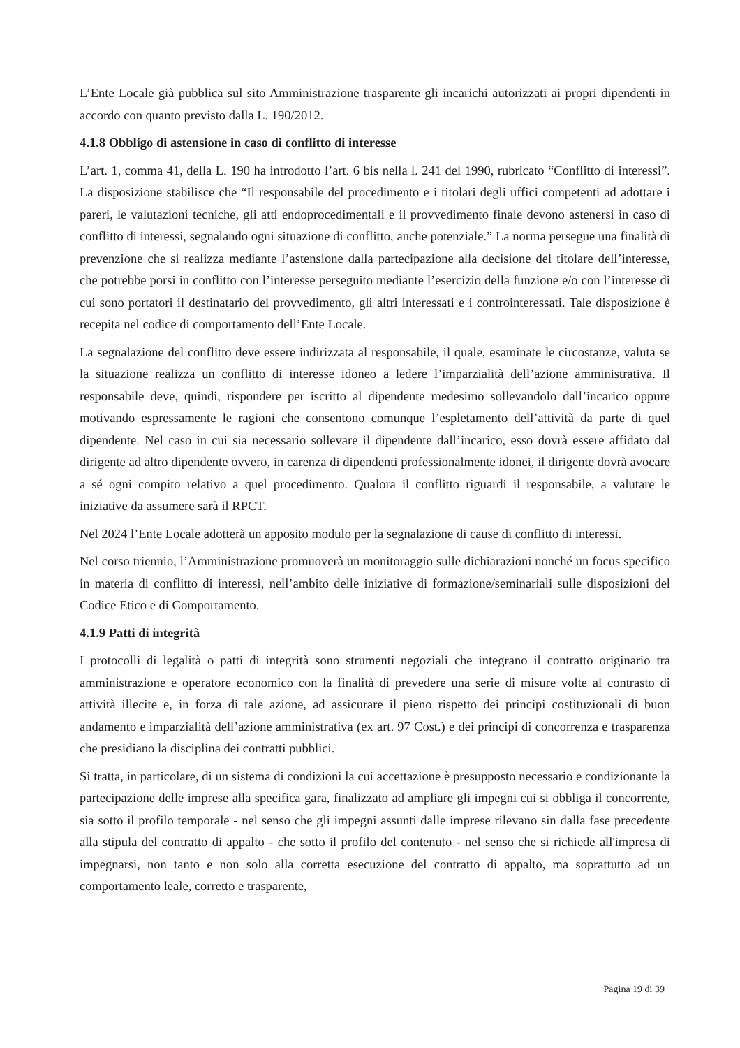L’Ente Locale già pubblica sul sito Amministrazione trasparente gli incarichi autorizzati ai propri dipendenti in accordo con quanto previsto dalla L. 190/2012.
4.1.8 Obbligo di astensione in caso di conflitto di interesse
L’art. 1, comma 41, della L. 190 ha introdotto l’art. 6 bis nella l. 241 del 1990, rubricato “Conflitto di interessi”. La disposizione stabilisce che “Il responsabile del procedimento e i titolari degli uffici competenti ad adottare i pareri, le valutazioni tecniche, gli atti endoprocedimentali e il provvedimento finale devono astenersi in caso di conflitto di interessi, segnalando ogni situazione di conflitto, anche potenziale.” La norma persegue una finalità di prevenzione che si realizza mediante l’astensione dalla partecipazione alla decisione del titolare dell’interesse, che potrebbe porsi in conflitto con l’interesse perseguito mediante l’esercizio della funzione e/o con l’interesse di cui sono portatori il destinatario del provvedimento, gli altri interessati e i controinteressati. Tale disposizione è recepita nel codice di comportamento dell’Ente Locale.
La segnalazione del conflitto deve essere indirizzata al responsabile, il quale, esaminate le circostanze, valuta se la situazione realizza un conflitto di interesse idoneo a ledere l’imparzialità dell’azione amministrativa. Il responsabile deve, quindi, rispondere per iscritto al dipendente medesimo sollevandolo dall’incarico oppure motivando espressamente le ragioni che consentono comunque l’espletamento dell’attività da parte di quel dipendente. Nel caso in cui sia necessario sollevare il dipendente dall’incarico, esso dovrà essere affidato dal dirigente ad altro dipendente ovvero, in carenza di dipendenti professionalmente idonei, il dirigente dovrà avocare a sé ogni compito relativo a quel procedimento. Qualora il conflitto riguardi il responsabile, a valutare le iniziative da assumere sarà il RPCT.
Nel 2024 l’Ente Locale adotterà un apposito modulo per la segnalazione di cause di conflitto di interessi.
Nel corso triennio, l’Amministrazione promuoverà un monitoraggio sulle dichiarazioni nonché un focus specifico in materia di conflitto di interessi, nell’ambito delle iniziative di formazione/seminariali sulle disposizioni del Codice Etico e di Comportamento.
4.1.9 Patti di integrità
I protocolli di legalità o patti di integrità sono strumenti negoziali che integrano il contratto originario tra amministrazione e operatore economico con la finalità di prevedere una serie di misure volte al contrasto di attività illecite e, in forza di tale azione, ad assicurare il pieno rispetto dei principi costituzionali di buon andamento e imparzialità dell’azione amministrativa (ex art. 97 Cost.) e dei principi di concorrenza e trasparenza che presidiano la disciplina dei contratti pubblici.
Si tratta, in particolare, di un sistema di condizioni la cui accettazione è presupposto necessario e condizionante la partecipazione delle imprese alla specifica gara, finalizzato ad ampliare gli impegni cui si obbliga il concorrente, sia sotto il profilo temporale - nel senso che gli impegni assunti dalle imprese rilevano sin dalla fase precedente alla stipula del contratto di appalto - che sotto il profilo del contenuto - nel senso che si richiede all'impresa di impegnarsi, non tanto e non solo alla corretta esecuzione del contratto di appalto, ma soprattutto ad un comportamento leale, corretto e trasparente,
Pagina 19 di 39